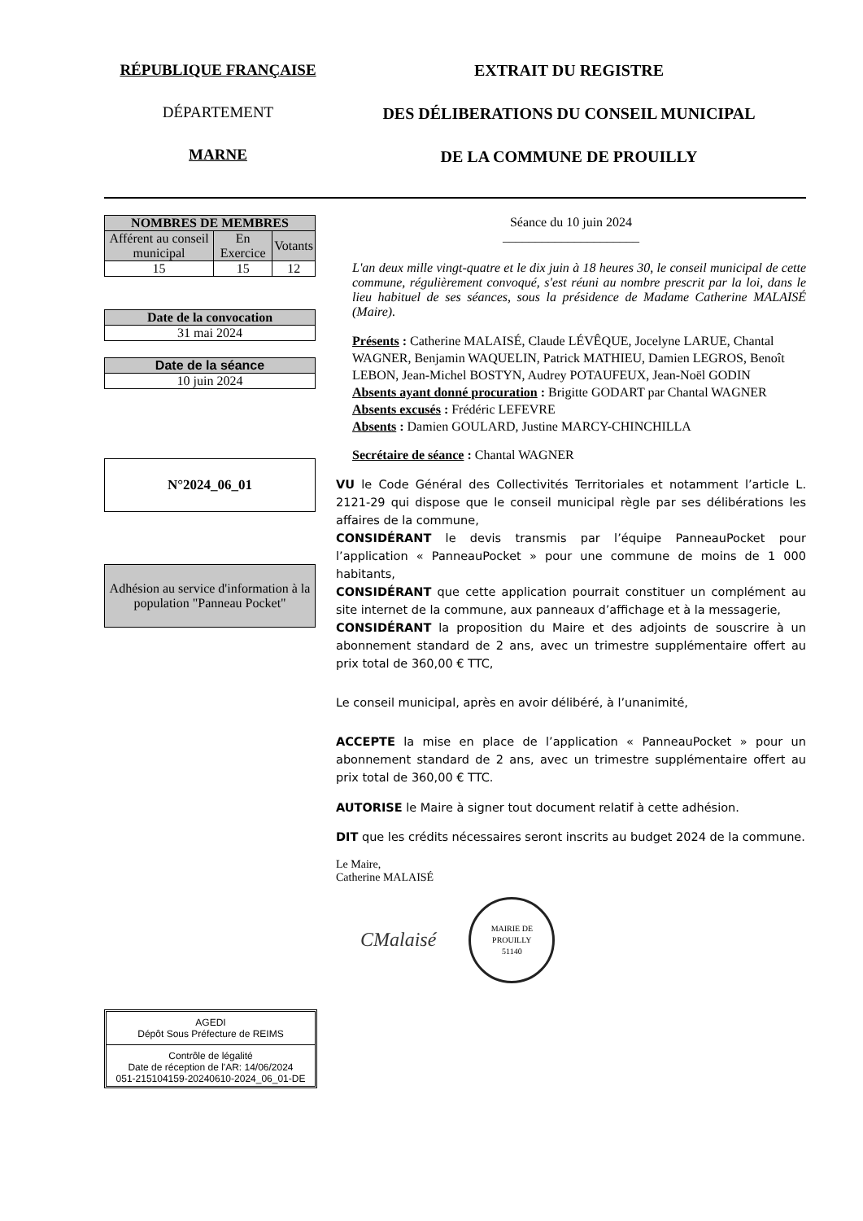RÉPUBLIQUE FRANÇAISE
DÉPARTEMENT
MARNE
EXTRAIT DU REGISTRE
DES DÉLIBERATIONS DU CONSEIL MUNICIPAL
DE LA COMMUNE DE PROUILLY
| NOMBRES DE MEMBRES | | |
| --- | --- | --- |
| Afférent au conseil municipal | En Exercice | Votants |
| 15 | 15 | 12 |
| Date de la convocation |
| --- |
| 31 mai 2024 |
| Date de la séance |
| --- |
| 10 juin 2024 |
N°2024_06_01
Adhésion au service d'information à la population "Panneau Pocket"
Séance du 10 juin 2024
_____________________
L'an deux mille vingt-quatre et le dix juin à 18 heures 30, le conseil municipal de cette commune, régulièrement convoqué, s'est réuni au nombre prescrit par la loi, dans le lieu habituel de ses séances, sous la présidence de Madame Catherine MALAISÉ (Maire).
Présents : Catherine MALAISÉ, Claude LÉVÊQUE, Jocelyne LARUE, Chantal WAGNER, Benjamin WAQUELIN, Patrick MATHIEU, Damien LEGROS, Benoît LEBON, Jean-Michel BOSTYN, Audrey POTAUFEUX, Jean-Noël GODIN
Absents ayant donné procuration : Brigitte GODART par Chantal WAGNER
Absents excusés : Frédéric LEFEVRE
Absents : Damien GOULARD, Justine MARCY-CHINCHILLA
Secrétaire de séance : Chantal WAGNER
VU le Code Général des Collectivités Territoriales et notamment l’article L. 2121-29 qui dispose que le conseil municipal règle par ses délibérations les affaires de la commune,
CONSIDÉRANT le devis transmis par l’équipe PanneauPocket pour l’application « PanneauPocket » pour une commune de moins de 1 000 habitants,
CONSIDÉRANT que cette application pourrait constituer un complément au site internet de la commune, aux panneaux d’affichage et à la messagerie,
CONSIDÉRANT la proposition du Maire et des adjoints de souscrire à un abonnement standard de 2 ans, avec un trimestre supplémentaire offert au prix total de 360,00 € TTC,
Le conseil municipal, après en avoir délibéré, à l’unanimité,
ACCEPTE la mise en place de l’application « PanneauPocket » pour un abonnement standard de 2 ans, avec un trimestre supplémentaire offert au prix total de 360,00 € TTC.
AUTORISE le Maire à signer tout document relatif à cette adhésion.
DIT que les crédits nécessaires seront inscrits au budget 2024 de la commune.
Le Maire,
Catherine MALAISÉ
CMalaisé
MAIRIE DE PROUILLY
51140
AGEDI
Dépôt Sous Préfecture de REIMS
Contrôle de légalité
Date de réception de l'AR: 14/06/2024
051-215104159-20240610-2024_06_01-DE